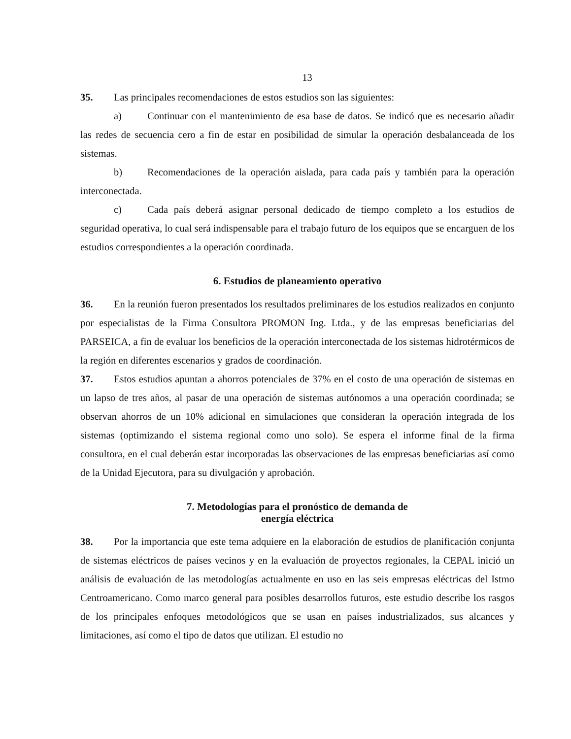13
35. Las principales recomendaciones de estos estudios son las siguientes:
a) Continuar con el mantenimiento de esa base de datos. Se indicó que es necesario añadir las redes de secuencia cero a fin de estar en posibilidad de simular la operación desbalanceada de los sistemas.
b) Recomendaciones de la operación aislada, para cada país y también para la operación interconectada.
c) Cada país deberá asignar personal dedicado de tiempo completo a los estudios de seguridad operativa, lo cual será indispensable para el trabajo futuro de los equipos que se encarguen de los estudios correspondientes a la operación coordinada.
6. Estudios de planeamiento operativo
36. En la reunión fueron presentados los resultados preliminares de los estudios realizados en conjunto por especialistas de la Firma Consultora PROMON Ing. Ltda., y de las empresas beneficiarias del PARSEICA, a fin de evaluar los beneficios de la operación interconectada de los sistemas hidrotérmicos de la región en diferentes escenarios y grados de coordinación.
37. Estos estudios apuntan a ahorros potenciales de 37% en el costo de una operación de sistemas en un lapso de tres años, al pasar de una operación de sistemas autónomos a una operación coordinada; se observan ahorros de un 10% adicional en simulaciones que consideran la operación integrada de los sistemas (optimizando el sistema regional como uno solo). Se espera el informe final de la firma consultora, en el cual deberán estar incorporadas las observaciones de las empresas beneficiarias así como de la Unidad Ejecutora, para su divulgación y aprobación.
7. Metodologías para el pronóstico de demanda de
energía eléctrica
38. Por la importancia que este tema adquiere en la elaboración de estudios de planificación conjunta de sistemas eléctricos de países vecinos y en la evaluación de proyectos regionales, la CEPAL inició un análisis de evaluación de las metodologías actualmente en uso en las seis empresas eléctricas del Istmo Centroamericano. Como marco general para posibles desarrollos futuros, este estudio describe los rasgos de los principales enfoques metodológicos que se usan en países industrializados, sus alcances y limitaciones, así como el tipo de datos que utilizan. El estudio no